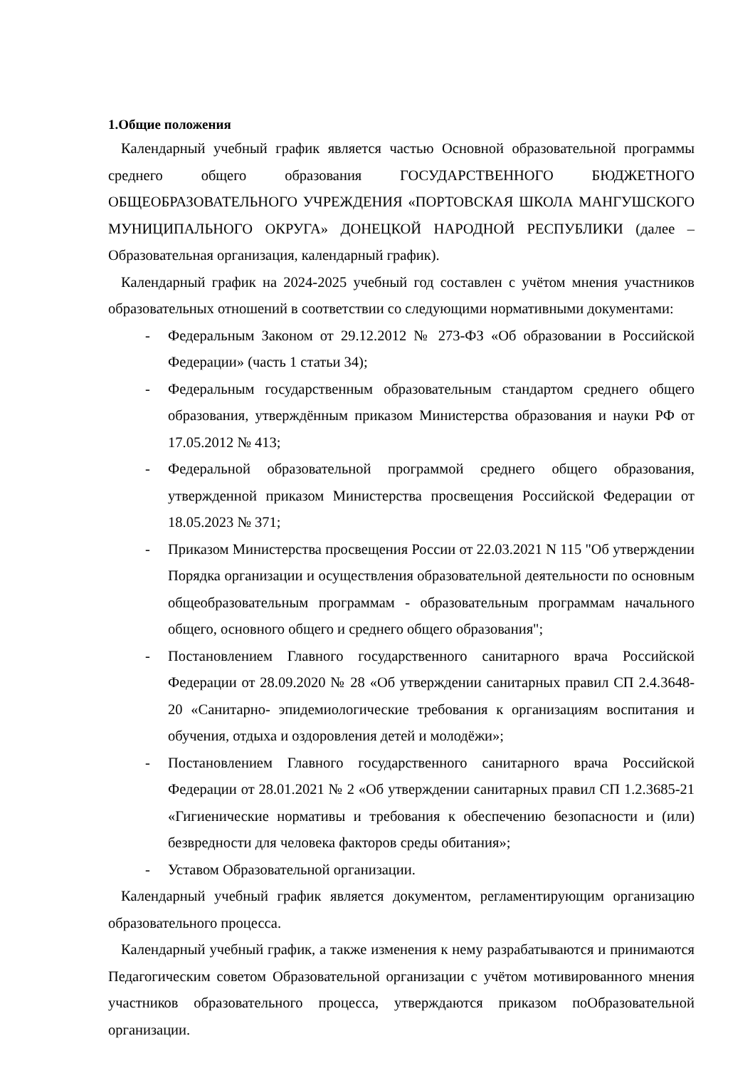1.Общие положения
Календарный учебный график является частью Основной образовательной программы среднего общего образования ГОСУДАРСТВЕННОГО БЮДЖЕТНОГО ОБЩЕОБРАЗОВАТЕЛЬНОГО УЧРЕЖДЕНИЯ «ПОРТОВСКАЯ ШКОЛА МАНГУШСКОГО МУНИЦИПАЛЬНОГО ОКРУГА» ДОНЕЦКОЙ НАРОДНОЙ РЕСПУБЛИКИ (далее – Образовательная организация, календарный график).
Календарный график на 2024-2025 учебный год составлен с учётом мнения участников образовательных отношений в соответствии со следующими нормативными документами:
- Федеральным Законом от 29.12.2012 № 273-ФЗ «Об образовании в Российской Федерации» (часть 1 статьи 34);
- Федеральным государственным образовательным стандартом среднего общего образования, утверждённым приказом Министерства образования и науки РФ от 17.05.2012 № 413;
- Федеральной образовательной программой среднего общего образования, утвержденной приказом Министерства просвещения Российской Федерации от 18.05.2023 № 371;
- Приказом Министерства просвещения России от 22.03.2021 N 115 "Об утверждении Порядка организации и осуществления образовательной деятельности по основным общеобразовательным программам - образовательным программам начального общего, основного общего и среднего общего образования";
- Постановлением Главного государственного санитарного врача Российской Федерации от 28.09.2020 № 28 «Об утверждении санитарных правил СП 2.4.3648-20 «Санитарно- эпидемиологические требования к организациям воспитания и обучения, отдыха и оздоровления детей и молодёжи»;
- Постановлением Главного государственного санитарного врача Российской Федерации от 28.01.2021 № 2 «Об утверждении санитарных правил СП 1.2.3685-21 «Гигиенические нормативы и требования к обеспечению безопасности и (или) безвредности для человека факторов среды обитания»;
- Уставом Образовательной организации.
Календарный учебный график является документом, регламентирующим организацию образовательного процесса.
Календарный учебный график, а также изменения к нему разрабатываются и принимаются Педагогическим советом Образовательной организации с учётом мотивированного мнения участников образовательного процесса, утверждаются приказом поОбразовательной организации.